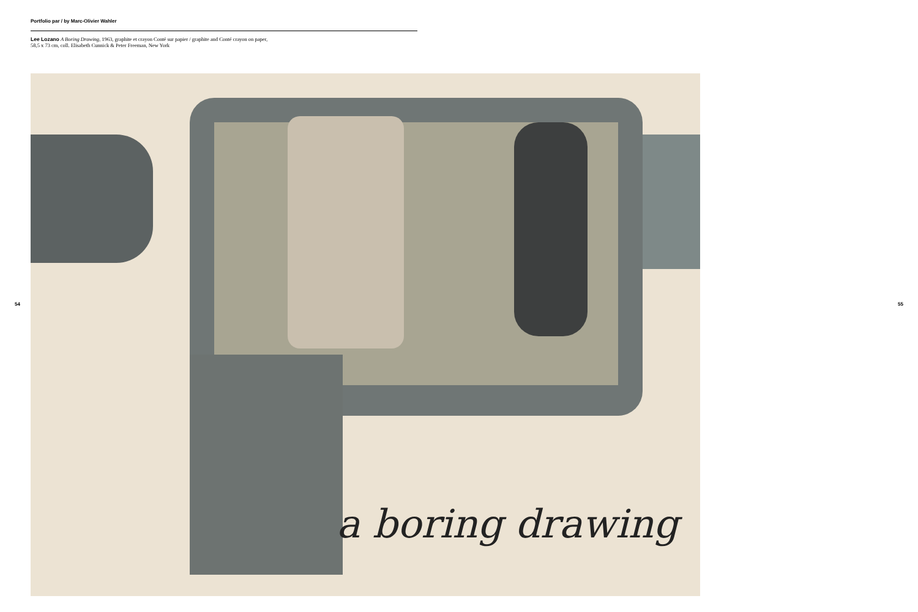Portfolio par / by Marc-Olivier Wahler
Lee Lozano A Boring Drawing, 1963, graphite et crayon Conté sur papier / graphite and Conté crayon on paper,
58,5 x 73 cm, coll. Elisabeth Cunnick & Peter Freeman, New York
54 55
a boring drawing